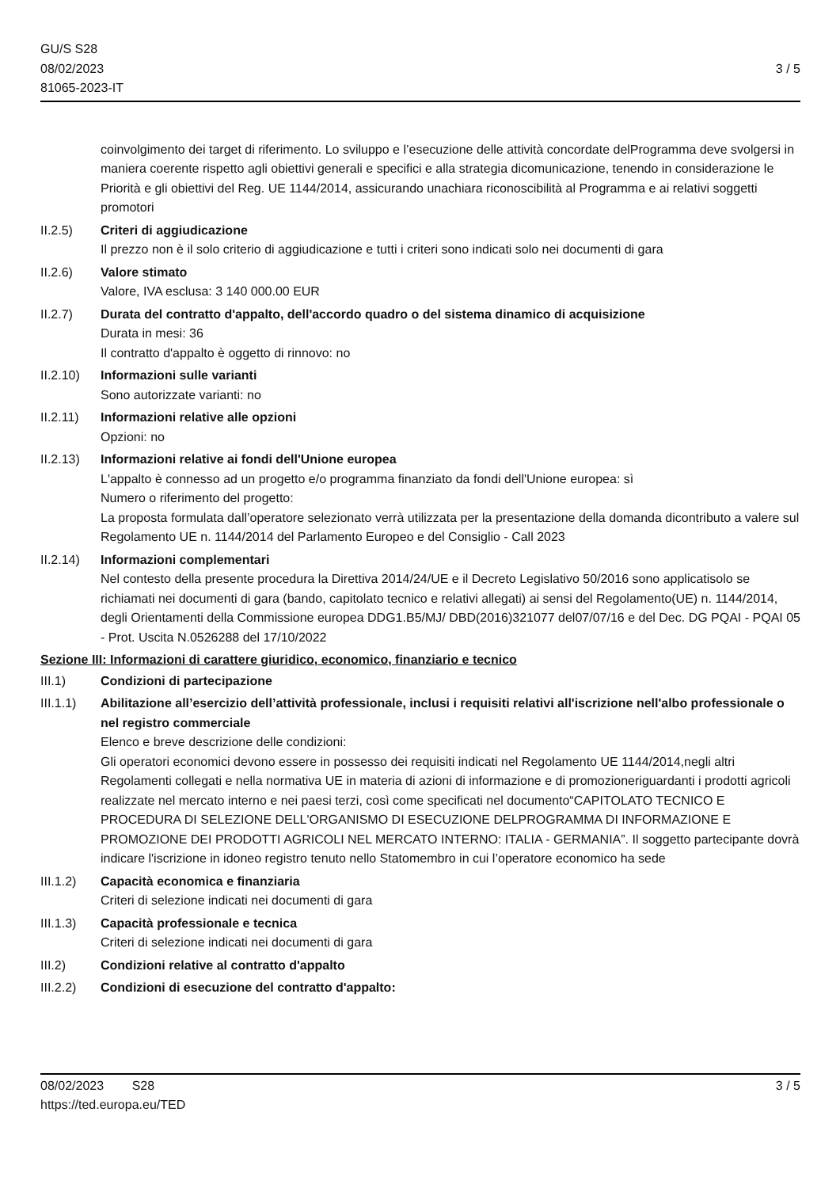GU/S S28
08/02/2023
81065-2023-IT
3 / 5
coinvolgimento dei target di riferimento. Lo sviluppo e l’esecuzione delle attività concordate delProgramma deve svolgersi in maniera coerente rispetto agli obiettivi generali e specifici e alla strategia dicomunicazione, tenendo in considerazione le Priorità e gli obiettivi del Reg. UE 1144/2014, assicurando unachiara riconoscibilità al Programma e ai relativi soggetti promotori
II.2.5) Criteri di aggiudicazione
Il prezzo non è il solo criterio di aggiudicazione e tutti i criteri sono indicati solo nei documenti di gara
II.2.6) Valore stimato
Valore, IVA esclusa: 3 140 000.00 EUR
II.2.7) Durata del contratto d'appalto, dell'accordo quadro o del sistema dinamico di acquisizione
Durata in mesi: 36
Il contratto d'appalto è oggetto di rinnovo: no
II.2.10)
Informazioni sulle varianti
Sono autorizzate varianti: no
II.2.11)
Informazioni relative alle opzioni
Opzioni: no
II.2.13)
Informazioni relative ai fondi dell'Unione europea
L'appalto è connesso ad un progetto e/o programma finanziato da fondi dell'Unione europea: sì
Numero o riferimento del progetto:
La proposta formulata dall’operatore selezionato verrà utilizzata per la presentazione della domanda dicontributo a valere sul Regolamento UE n. 1144/2014 del Parlamento Europeo e del Consiglio - Call 2023
II.2.14)
Informazioni complementari
Nel contesto della presente procedura la Direttiva 2014/24/UE e il Decreto Legislativo 50/2016 sono applicatisolo se richiamati nei documenti di gara (bando, capitolato tecnico e relativi allegati) ai sensi del Regolamento(UE) n. 1144/2014, degli Orientamenti della Commissione europea DDG1.B5/MJ/ DBD(2016)321077 del07/07/16 e del Dec. DG PQAI - PQAI 05 - Prot. Uscita N.0526288 del 17/10/2022
Sezione III: Informazioni di carattere giuridico, economico, finanziario e tecnico
III.1) Condizioni di partecipazione
III.1.1)
Abilitazione all’esercizio dell’attività professionale, inclusi i requisiti relativi all'iscrizione nell'albo professionale o nel registro commerciale
Elenco e breve descrizione delle condizioni:
Gli operatori economici devono essere in possesso dei requisiti indicati nel Regolamento UE 1144/2014,negli altri Regolamenti collegati e nella normativa UE in materia di azioni di informazione e di promozioneriguardanti i prodotti agricoli realizzate nel mercato interno e nei paesi terzi, così come specificati nel documento“CAPITOLATO TECNICO E PROCEDURA DI SELEZIONE DELL'ORGANISMO DI ESECUZIONE DELPROGRAMMA DI INFORMAZIONE E PROMOZIONE DEI PRODOTTI AGRICOLI NEL MERCATO INTERNO: ITALIA - GERMANIA”. Il soggetto partecipante dovrà indicare l'iscrizione in idoneo registro tenuto nello Statomembro in cui l’operatore economico ha sede
III.1.2)
Capacità economica e finanziaria
Criteri di selezione indicati nei documenti di gara
III.1.3)
Capacità professionale e tecnica
Criteri di selezione indicati nei documenti di gara
III.2) Condizioni relative al contratto d'appalto
III.2.2)
Condizioni di esecuzione del contratto d'appalto:
08/02/2023 S28 3 / 5
https://ted.europa.eu/TED